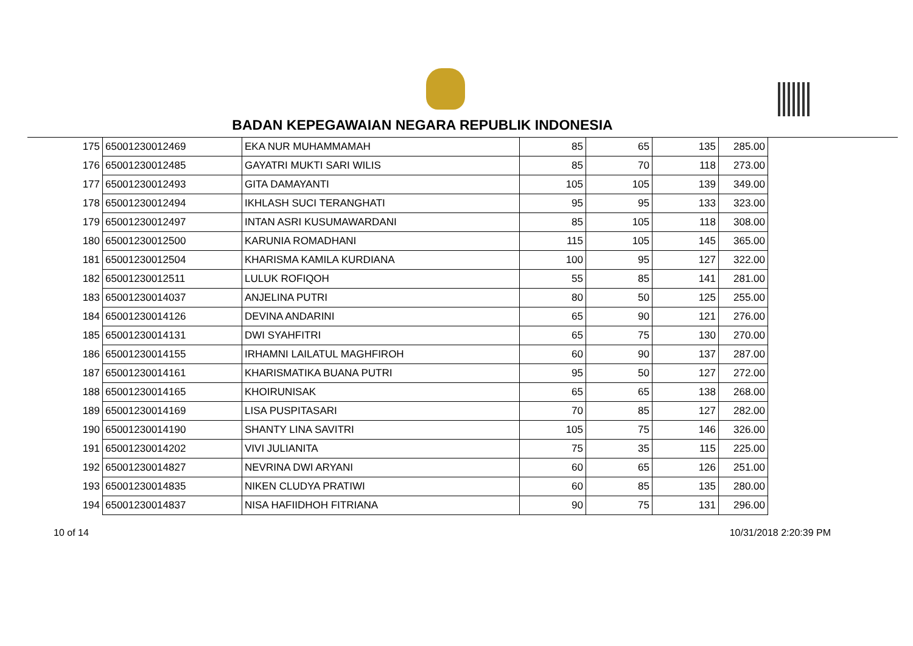BADAN KEPEGAWAIAN NEGARA REPUBLIK INDONESIA
| 175 | 65001230012469 | EKA NUR MUHAMMAMAH | 85 | 65 | 135 | 285.00 |
| 176 | 65001230012485 | GAYATRI MUKTI SARI WILIS | 85 | 70 | 118 | 273.00 |
| 177 | 65001230012493 | GITA DAMAYANTI | 105 | 105 | 139 | 349.00 |
| 178 | 65001230012494 | IKHLASH SUCI TERANGHATI | 95 | 95 | 133 | 323.00 |
| 179 | 65001230012497 | INTAN ASRI KUSUMAWARDANI | 85 | 105 | 118 | 308.00 |
| 180 | 65001230012500 | KARUNIA ROMADHANI | 115 | 105 | 145 | 365.00 |
| 181 | 65001230012504 | KHARISMA KAMILA KURDIANA | 100 | 95 | 127 | 322.00 |
| 182 | 65001230012511 | LULUK ROFIQOH | 55 | 85 | 141 | 281.00 |
| 183 | 65001230014037 | ANJELINA PUTRI | 80 | 50 | 125 | 255.00 |
| 184 | 65001230014126 | DEVINA ANDARINI | 65 | 90 | 121 | 276.00 |
| 185 | 65001230014131 | DWI SYAHFITRI | 65 | 75 | 130 | 270.00 |
| 186 | 65001230014155 | IRHAMNI LAILATUL MAGHFIROH | 60 | 90 | 137 | 287.00 |
| 187 | 65001230014161 | KHARISMATIKA BUANA PUTRI | 95 | 50 | 127 | 272.00 |
| 188 | 65001230014165 | KHOIRUNISAK | 65 | 65 | 138 | 268.00 |
| 189 | 65001230014169 | LISA PUSPITASARI | 70 | 85 | 127 | 282.00 |
| 190 | 65001230014190 | SHANTY LINA SAVITRI | 105 | 75 | 146 | 326.00 |
| 191 | 65001230014202 | VIVI JULIANITA | 75 | 35 | 115 | 225.00 |
| 192 | 65001230014827 | NEVRINA DWI ARYANI | 60 | 65 | 126 | 251.00 |
| 193 | 65001230014835 | NIKEN CLUDYA PRATIWI | 60 | 85 | 135 | 280.00 |
| 194 | 65001230014837 | NISA HAFIIDHOH FITRIANA | 90 | 75 | 131 | 296.00 |
10 of 14 10/31/2018 2:20:39 PM